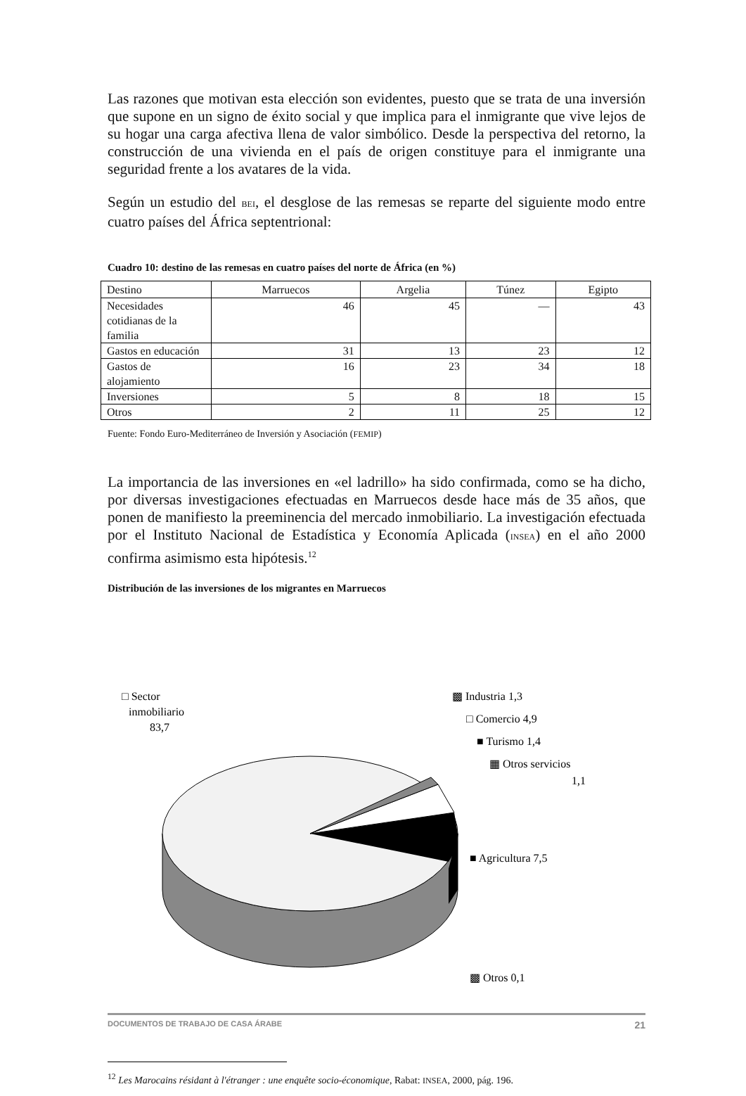Las razones que motivan esta elección son evidentes, puesto que se trata de una inversión que supone en un signo de éxito social y que implica para el inmigrante que vive lejos de su hogar una carga afectiva llena de valor simbólico. Desde la perspectiva del retorno, la construcción de una vivienda en el país de origen constituye para el inmigrante una seguridad frente a los avatares de la vida.
Según un estudio del BEI, el desglose de las remesas se reparte del siguiente modo entre cuatro países del África septentrional:
Cuadro 10: destino de las remesas en cuatro países del norte de África (en %)
| Destino | Marruecos | Argelia | Túnez | Egipto |
| --- | --- | --- | --- | --- |
| Necesidades cotidianas de la familia | 46 | 45 | — | 43 |
| Gastos en educación | 31 | 13 | 23 | 12 |
| Gastos de alojamiento | 16 | 23 | 34 | 18 |
| Inversiones | 5 | 8 | 18 | 15 |
| Otros | 2 | 11 | 25 | 12 |
Fuente: Fondo Euro-Mediterráneo de Inversión y Asociación (FEMIP)
La importancia de las inversiones en «el ladrillo» ha sido confirmada, como se ha dicho, por diversas investigaciones efectuadas en Marruecos desde hace más de 35 años, que ponen de manifiesto la preeminencia del mercado inmobiliario. La investigación efectuada por el Instituto Nacional de Estadística y Economía Aplicada (INSEA) en el año 2000 confirma asimismo esta hipótesis.<sup>12</sup>
Distribución de las inversiones de los migrantes en Marruecos
□ Sector
inmobiliario
83,7
▩ Industria 1,3
□ Comercio 4,9
■ Turismo 1,4
▦ Otros servicios
1,1
■ Agricultura 7,5
▩ Otros 0,1
<sup>12</sup> Les Marocains résidant à l'étranger : une enquête socio-économique, Rabat: INSEA, 2000, pág. 196.
DOCUMENTOS DE TRABAJO DE CASA ÁRABE 21